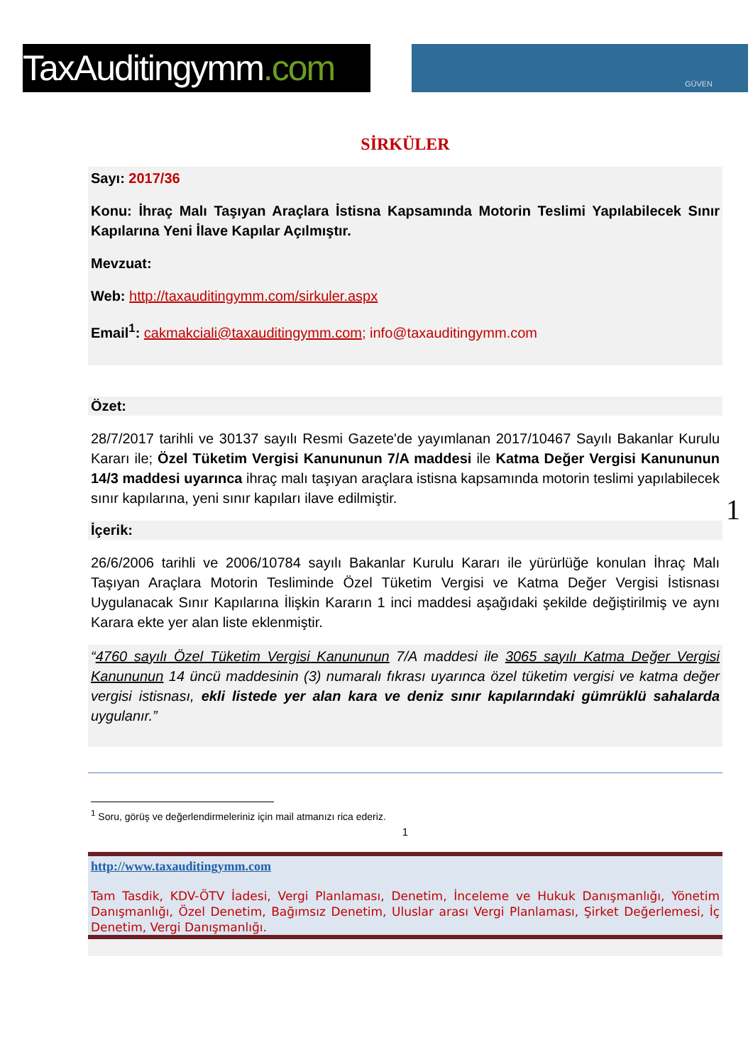TaxAuditingymm.com
GÜVEN
SİRKÜLER
Sayı: 2017/36
Konu: İhraç Malı Taşıyan Araçlara İstisna Kapsamında Motorin Teslimi Yapılabilecek Sınır Kapılarına Yeni İlave Kapılar Açılmıştır.
Mevzuat:
Web: http://taxauditingymm.com/sirkuler.aspx
Email<sup>1</sup>: cakmakciali@taxauditingymm.com; info@taxauditingymm.com
Özet:
28/7/2017 tarihli ve 30137 sayılı Resmi Gazete'de yayımlanan 2017/10467 Sayılı Bakanlar Kurulu Kararı ile; Özel Tüketim Vergisi Kanununun 7/A maddesi ile Katma Değer Vergisi Kanununun 14/3 maddesi uyarınca ihraç malı taşıyan araçlara istisna kapsamında motorin teslimi yapılabilecek sınır kapılarına, yeni sınır kapıları ilave edilmiştir.
İçerik:
26/6/2006 tarihli ve 2006/10784 sayılı Bakanlar Kurulu Kararı ile yürürlüğe konulan İhraç Malı Taşıyan Araçlara Motorin Tesliminde Özel Tüketim Vergisi ve Katma Değer Vergisi İstisnası Uygulanacak Sınır Kapılarına İlişkin Kararın 1 inci maddesi aşağıdaki şekilde değiştirilmiş ve aynı Karara ekte yer alan liste eklenmiştir.
“4760 sayılı Özel Tüketim Vergisi Kanununun 7/A maddesi ile 3065 sayılı Katma Değer Vergisi Kanununun 14 üncü maddesinin (3) numaralı fıkrası uyarınca özel tüketim vergisi ve katma değer vergisi istisnası, ekli listede yer alan kara ve deniz sınır kapılarındaki gümrüklü sahalarda uygulanır.”
<sup>1</sup> Soru, görüş ve değerlendirmeleriniz için mail atmanızı rica ederiz.
1
http://www.taxauditingymm.com
Tam Tasdik, KDV-ÖTV İadesi, Vergi Planlaması, Denetim, İnceleme ve Hukuk Danışmanlığı, Yönetim Danışmanlığı, Özel Denetim, Bağımsız Denetim, Uluslar arası Vergi Planlaması, Şirket Değerlemesi, İç Denetim, Vergi Danışmanlığı.
1